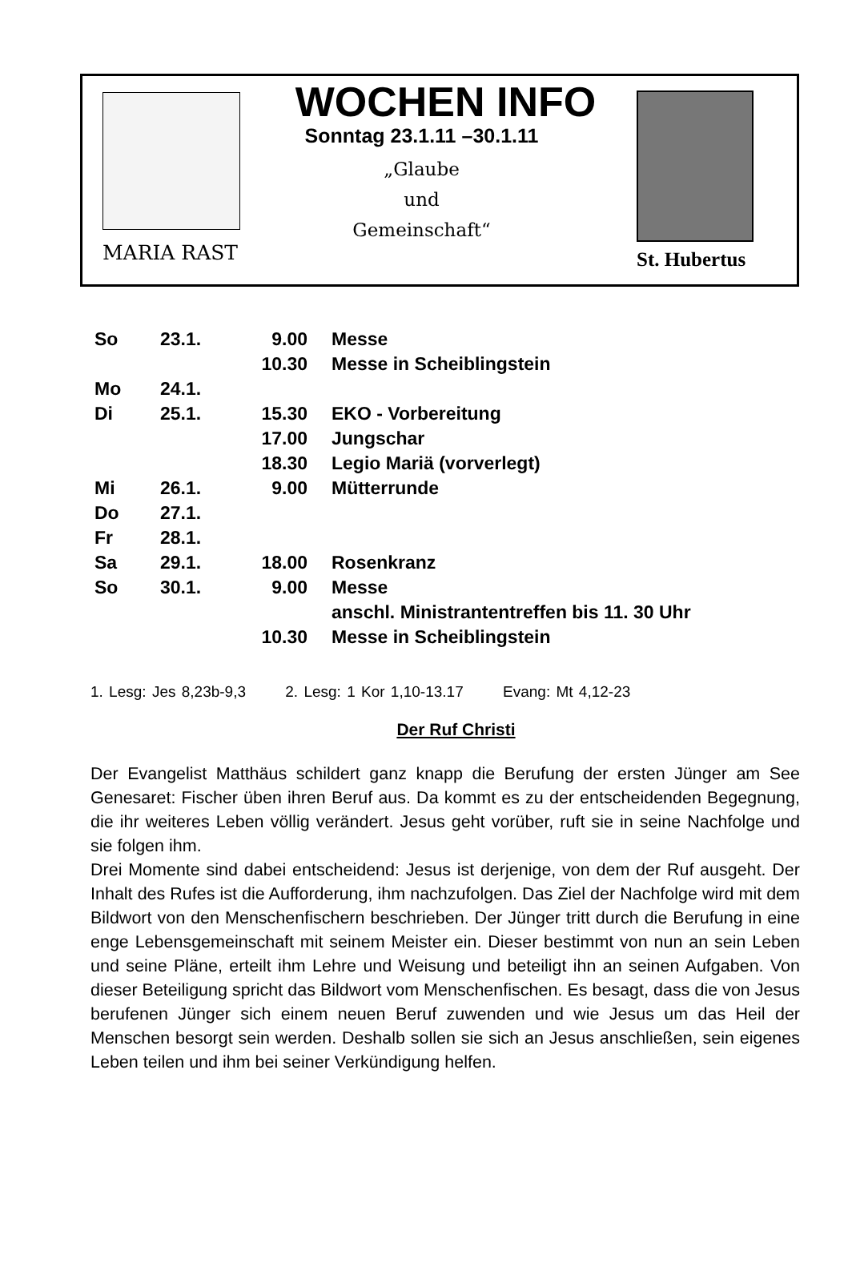MARIA RAST
WOCHEN INFO
Sonntag 23.1.11 –30.1.11
„Glaube
und
Gemeinschaft“
St. Hubertus
| So | 23.1. | 9.00 | Messe |
| | | 10.30 | Messe in Scheiblingstein |
| Mo | 24.1. | | |
| Di | 25.1. | 15.30 | EKO - Vorbereitung |
| | | 17.00 | Jungschar |
| | | 18.30 | Legio Mariä (vorverlegt) |
| Mi | 26.1. | 9.00 | Mütterrunde |
| Do | 27.1. | | |
| Fr | 28.1. | | |
| Sa | 29.1. | 18.00 | Rosenkranz |
| So | 30.1. | 9.00 | Messe |
| | | | anschl. Ministrantentreffen bis 11. 30 Uhr |
| | | 10.30 | Messe in Scheiblingstein |
1. Lesg: Jes 8,23b-9,3 2. Lesg: 1 Kor 1,10-13.17 Evang: Mt 4,12-23
Der Ruf Christi
Der Evangelist Matthäus schildert ganz knapp die Berufung der ersten Jünger am See Genesaret: Fischer üben ihren Beruf aus. Da kommt es zu der entscheidenden Begegnung, die ihr weiteres Leben völlig verändert. Jesus geht vorüber, ruft sie in seine Nachfolge und sie folgen ihm.
Drei Momente sind dabei entscheidend: Jesus ist derjenige, von dem der Ruf ausgeht. Der Inhalt des Rufes ist die Aufforderung, ihm nachzufolgen. Das Ziel der Nachfolge wird mit dem Bildwort von den Menschenfischern beschrieben. Der Jünger tritt durch die Berufung in eine enge Lebensgemeinschaft mit seinem Meister ein. Dieser bestimmt von nun an sein Leben und seine Pläne, erteilt ihm Lehre und Weisung und beteiligt ihn an seinen Aufgaben. Von dieser Beteiligung spricht das Bildwort vom Menschenfischen. Es besagt, dass die von Jesus berufenen Jünger sich einem neuen Beruf zuwenden und wie Jesus um das Heil der Menschen besorgt sein werden. Deshalb sollen sie sich an Jesus anschließen, sein eigenes Leben teilen und ihm bei seiner Verkündigung helfen.